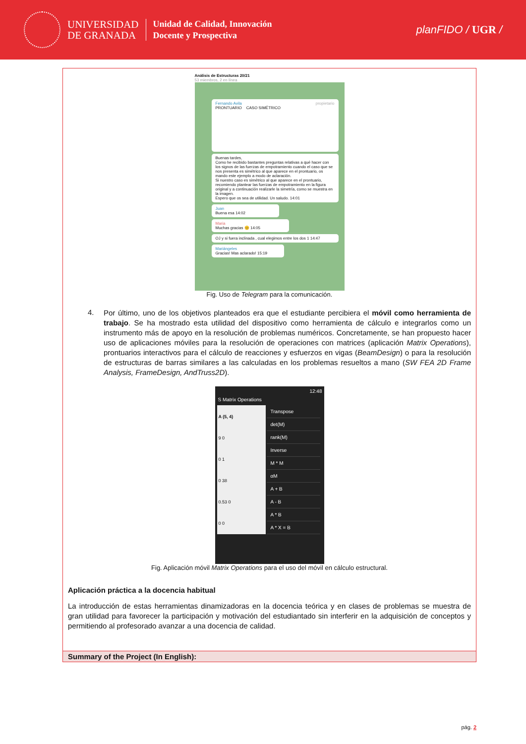UNIVERSIDAD
DE GRANADA
Unidad de Calidad, Innovación
Docente y Prospectiva
planFIDO / UGR /
Análisis de Estructuras 20/21
53 miembros, 2 en línea
Fernando Avila propietario
PRONTUARIO CASO SIMÉTRICO
Buenas tardes,
Como he recibido bastantes preguntas relativas a qué hacer con los signos de las fuerzas de empotramiento cuando el caso que se nos presenta es simétrico al que aparece en el prontuario, os mando este ejemplo a modo de aclaración.
Si nuestro caso es simétrico al que aparece en el prontuario, recomiendo plantear las fuerzas de empotramiento en la figura original y a continuación realizarle la simetría, como se muestra en la imagen.
Espero que os sea de utilidad. Un saludo. 14:01
Juan
Buena esa 14:02
Maria
Muchas gracias 😊 14:05
OJ y si fuera inclinada , cual elegimos entre los dos 1 14:47
Mariángeles
Gracias! Mas aclarado! 15:19
Fig. Uso de Telegram para la comunicación.
4.
Por último, uno de los objetivos planteados era que el estudiante percibiera el móvil como herramienta de trabajo. Se ha mostrado esta utilidad del dispositivo como herramienta de cálculo e integrarlos como un instrumento más de apoyo en la resolución de problemas numéricos. Concretamente, se han propuesto hacer uso de aplicaciones móviles para la resolución de operaciones con matrices (aplicación Matrix Operations), prontuarios interactivos para el cálculo de reacciones y esfuerzos en vigas (BeamDesign) o para la resolución de estructuras de barras similares a las calculadas en los problemas resueltos a mano (SW FEA 2D Frame Analysis, FrameDesign, AndTruss2D).
12:48
S Matrix Operations
| A (5, 4) |
| --- |
| 9 0 |
| 0 1 |
| 0 38 |
| 0.53 0 |
| 0 0 |
Transpose
det(M)
rank(M)
Inverse
M * M
αM
A + B
A - B
A * B
A * X = B
Fig. Aplicación móvil Matrix Operations para el uso del móvil en cálculo estructural.
Aplicación práctica a la docencia habitual
La introducción de estas herramientas dinamizadoras en la docencia teórica y en clases de problemas se muestra de gran utilidad para favorecer la participación y motivación del estudiantado sin interferir en la adquisición de conceptos y permitiendo al profesorado avanzar a una docencia de calidad.
Summary of the Project (In English):
pág. 2